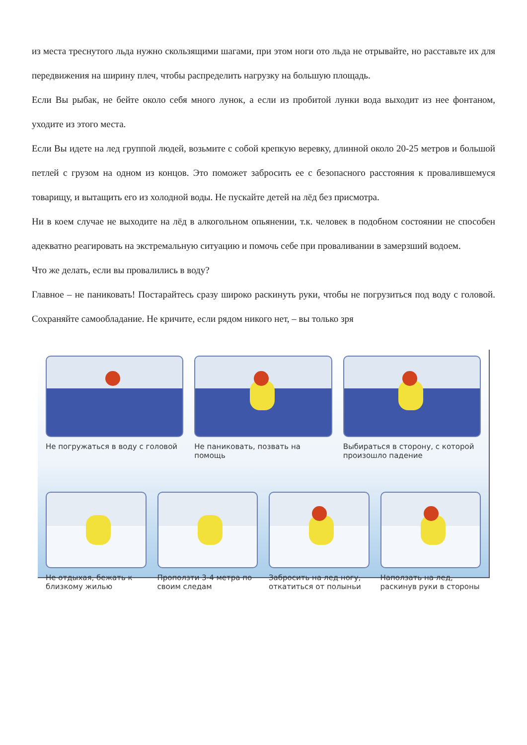из места треснутого льда нужно скользящими шагами, при этом ноги ото льда не отрывайте, но расставьте их для передвижения на ширину плеч, чтобы распределить нагрузку на большую площадь.
Если Вы рыбак, не бейте около себя много лунок, а если из пробитой лунки вода выходит из нее фонтаном, уходите из этого места.
Если Вы идете на лед группой людей, возьмите с собой крепкую веревку, длинной около 20-25 метров и большой петлей с грузом на одном из концов. Это поможет забросить ее с безопасного расстояния к провалившемуся товарищу, и вытащить его из холодной воды. Не пускайте детей на лёд без присмотра.
Ни в коем случае не выходите на лёд в алкогольном опьянении, т.к. человек в подобном состоянии не способен адекватно реагировать на экстремальную ситуацию и помочь себе при проваливании в замерзший водоем.
Что же делать, если вы провалились в воду?
Главное – не паниковать! Постарайтесь сразу широко раскинуть руки, чтобы не погрузиться под воду с головой. Сохраняйте самообладание. Не кричите, если рядом никого нет, – вы только зря
Не погружаться в воду с головой
Не паниковать, позвать на помощь
Выбираться в сторону, с которой произошло падение
Не отдыхая, бежать к близкому жилью
Проползти 3-4 метра по своим следам
Забросить на лед ногу, откатиться от полыньи
Наползать на лед, раскинув руки в стороны